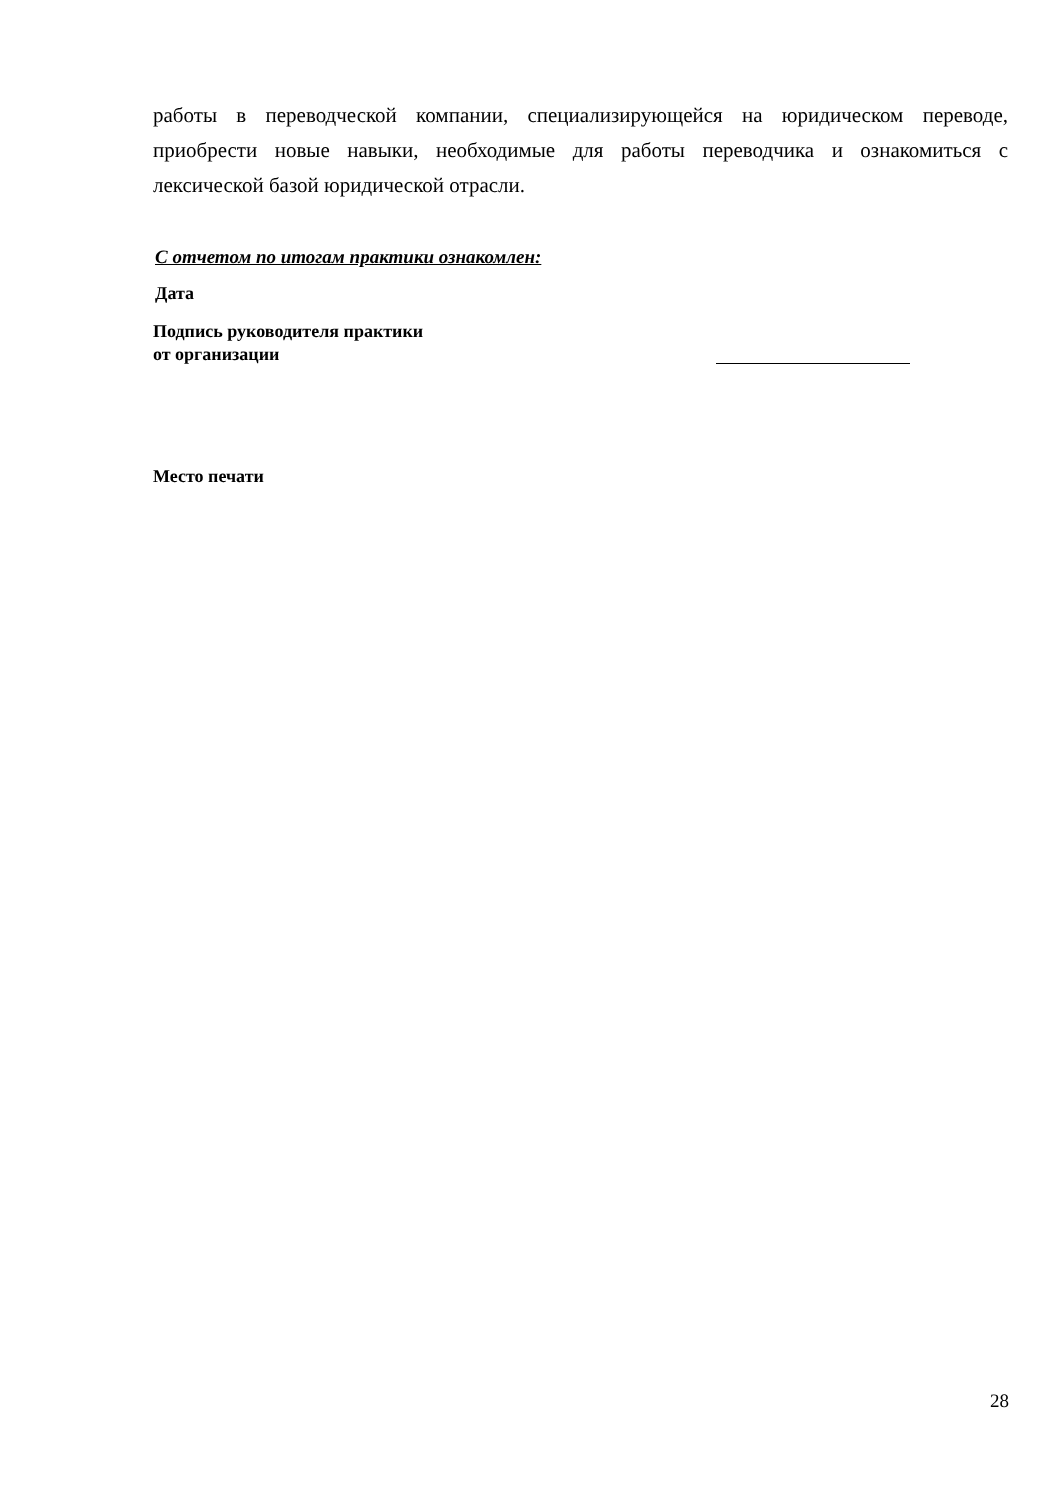работы в переводческой компании, специализирующейся на юридическом переводе, приобрести новые навыки, необходимые для работы переводчика и ознакомиться с лексической базой юридической отрасли.
С отчетом по итогам практики ознакомлен:
Дата
Подпись руководителя практики
от организации
Место печати
28